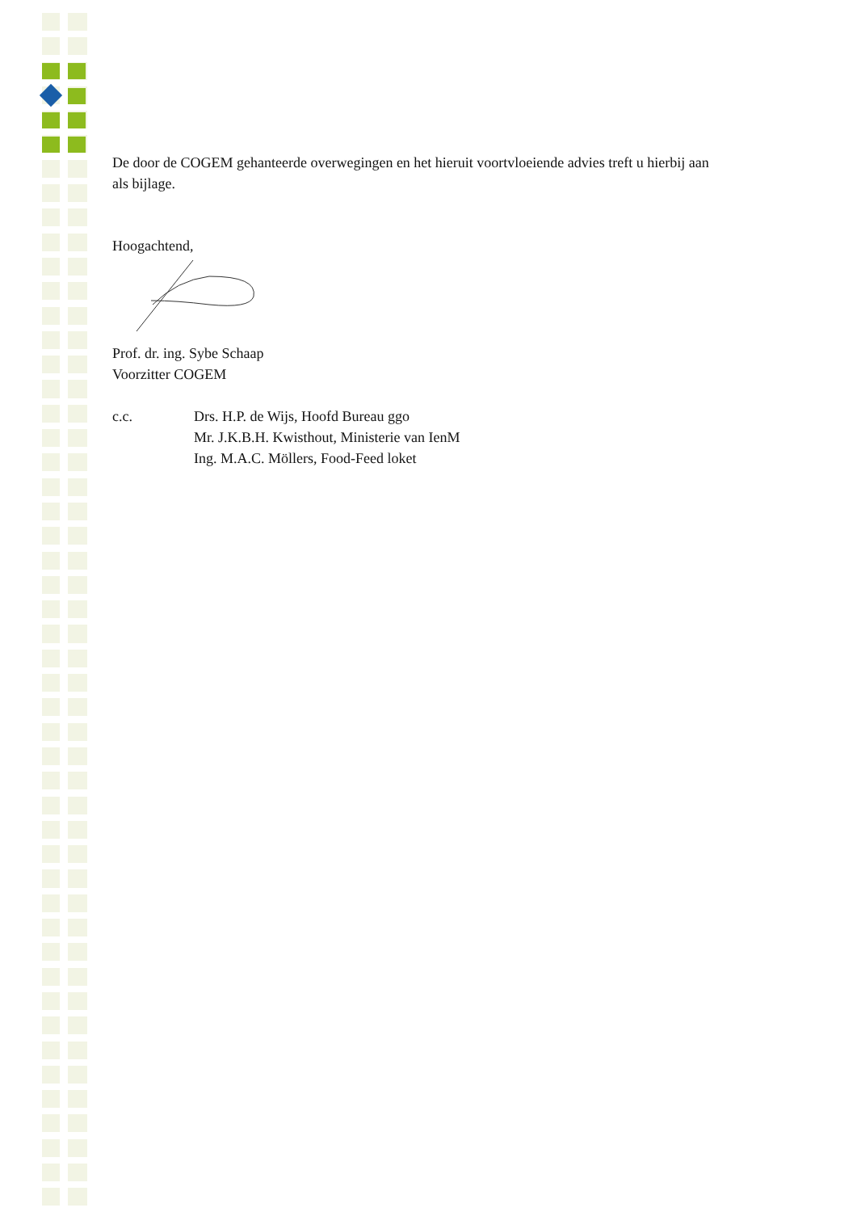De door de COGEM gehanteerde overwegingen en het hieruit voortvloeiende advies treft u hierbij aan als bijlage.
Hoogachtend,
Prof. dr. ing. Sybe Schaap
Voorzitter COGEM
c.c. Drs. H.P. de Wijs, Hoofd Bureau ggo
Mr. J.K.B.H. Kwisthout, Ministerie van IenM
Ing. M.A.C. Möllers, Food-Feed loket